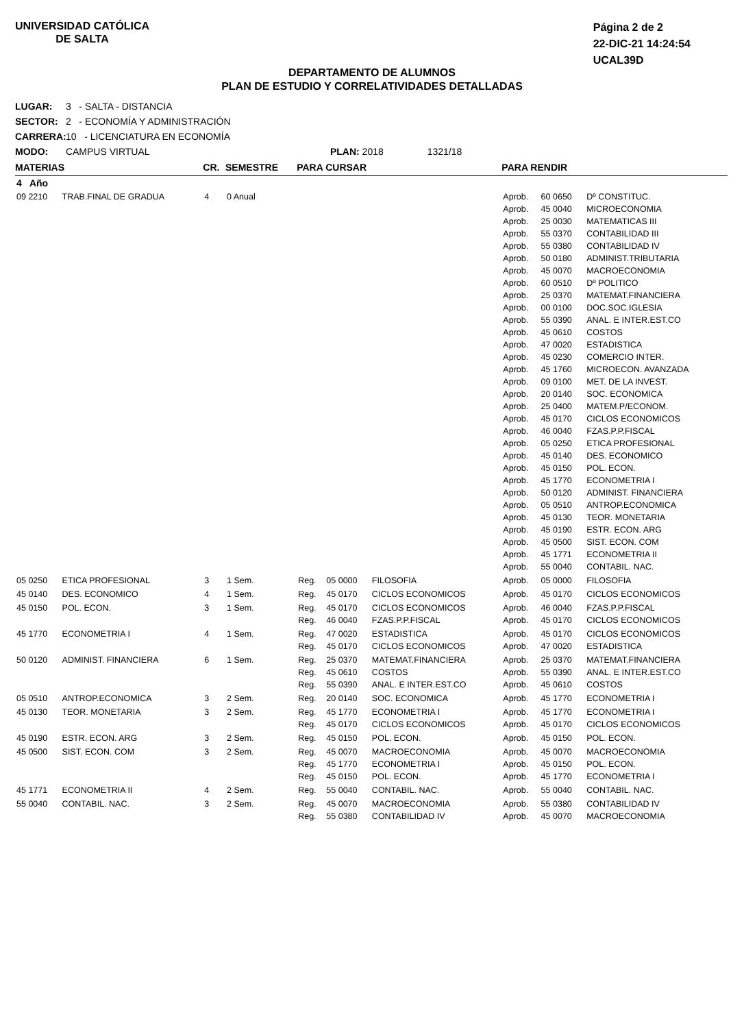UNIVERSIDAD CATÓLICA
DE SALTA
Página 2 de 2
22-DIC-21 14:24:54
UCAL39D
DEPARTAMENTO DE ALUMNOS
PLAN DE ESTUDIO Y CORRELATIVIDADES DETALLADAS
LUGAR: 3 - SALTA - DISTANCIA
SECTOR: 2 - ECONOMÍA Y ADMINISTRACIÓN
CARRERA: 10 - LICENCIATURA EN ECONOMÍA
MODO: CAMPUS VIRTUAL PLAN: 2018 1321/18
| MATERIAS | | CR. | SEMESTRE | PARA CURSAR | | | PARA RENDIR | | |
| --- | --- | --- | --- | --- | --- | --- | --- | --- | --- |
| 4 Año | | | | | | | | | |
| 09 2210 | TRAB.FINAL DE GRADUA | 4 | 0 Anual | | | | Aprob. Aprob. Aprob. Aprob. Aprob. Aprob. Aprob. Aprob. Aprob. Aprob. Aprob. Aprob. Aprob. Aprob. Aprob. Aprob. Aprob. Aprob. Aprob. Aprob. Aprob. Aprob. Aprob. Aprob. Aprob. Aprob. Aprob. Aprob. Aprob. Aprob. Aprob. | 60 0650 45 0040 25 0030 55 0370 55 0380 50 0180 45 0070 60 0510 25 0370 00 0100 55 0390 45 0610 47 0020 45 0230 45 1760 09 0100 20 0140 25 0400 45 0170 46 0040 05 0250 45 0140 45 0150 45 1770 50 0120 05 0510 45 0130 45 0190 45 0500 45 1771 55 0040 | Dº CONSTITUC. MICROECONOMIA MATEMATICAS III CONTABILIDAD III CONTABILIDAD IV ADMINIST.TRIBUTARIA MACROECONOMIA Dº POLITICO MATEMAT.FINANCIERA DOC.SOC.IGLESIA ANAL. E INTER.EST.CO COSTOS ESTADISTICA COMERCIO INTER. MICROECON. AVANZADA MET. DE LA INVEST. SOC. ECONOMICA MATEM.P/ECONOM. CICLOS ECONOMICOS FZAS.P.P.FISCAL ETICA PROFESIONAL DES. ECONOMICO POL. ECON. ECONOMETRIA I ADMINIST. FINANCIERA ANTROP.ECONOMICA TEOR. MONETARIA ESTR. ECON. ARG SIST. ECON. COM ECONOMETRIA II CONTABIL. NAC. |
| 05 0250 | ETICA PROFESIONAL | 3 | 1 Sem. | Reg. | 05 0000 | FILOSOFIA | Aprob. | 05 0000 | FILOSOFIA |
| 45 0140 | DES. ECONOMICO | 4 | 1 Sem. | Reg. | 45 0170 | CICLOS ECONOMICOS | Aprob. | 45 0170 | CICLOS ECONOMICOS |
| 45 0150 | POL. ECON. | 3 | 1 Sem. | Reg. Reg. | 45 0170 46 0040 | CICLOS ECONOMICOS FZAS.P.P.FISCAL | Aprob. Aprob. | 46 0040 45 0170 | FZAS.P.P.FISCAL CICLOS ECONOMICOS |
| 45 1770 | ECONOMETRIA I | 4 | 1 Sem. | Reg. Reg. | 47 0020 45 0170 | ESTADISTICA CICLOS ECONOMICOS | Aprob. Aprob. | 45 0170 47 0020 | CICLOS ECONOMICOS ESTADISTICA |
| 50 0120 | ADMINIST. FINANCIERA | 6 | 1 Sem. | Reg. Reg. Reg. | 25 0370 45 0610 55 0390 | MATEMAT.FINANCIERA COSTOS ANAL. E INTER.EST.CO | Aprob. Aprob. Aprob. | 25 0370 55 0390 45 0610 | MATEMAT.FINANCIERA ANAL. E INTER.EST.CO COSTOS |
| 05 0510 | ANTROP.ECONOMICA | 3 | 2 Sem. | Reg. | 20 0140 | SOC. ECONOMICA | Aprob. | 45 1770 | ECONOMETRIA I |
| 45 0130 | TEOR. MONETARIA | 3 | 2 Sem. | Reg. Reg. | 45 1770 45 0170 | ECONOMETRIA I CICLOS ECONOMICOS | Aprob. Aprob. | 45 1770 45 0170 | ECONOMETRIA I CICLOS ECONOMICOS |
| 45 0190 | ESTR. ECON. ARG | 3 | 2 Sem. | Reg. | 45 0150 | POL. ECON. | Aprob. | 45 0150 | POL. ECON. |
| 45 0500 | SIST. ECON. COM | 3 | 2 Sem. | Reg. Reg. Reg. | 45 0070 45 1770 45 0150 | MACROECONOMIA ECONOMETRIA I POL. ECON. | Aprob. Aprob. Aprob. | 45 0070 45 0150 45 1770 | MACROECONOMIA POL. ECON. ECONOMETRIA I |
| 45 1771 | ECONOMETRIA II | 4 | 2 Sem. | Reg. | 55 0040 | CONTABIL. NAC. | Aprob. | 55 0040 | CONTABIL. NAC. |
| 55 0040 | CONTABIL. NAC. | 3 | 2 Sem. | Reg. Reg. | 45 0070 55 0380 | MACROECONOMIA CONTABILIDAD IV | Aprob. Aprob. | 55 0380 45 0070 | CONTABILIDAD IV MACROECONOMIA |